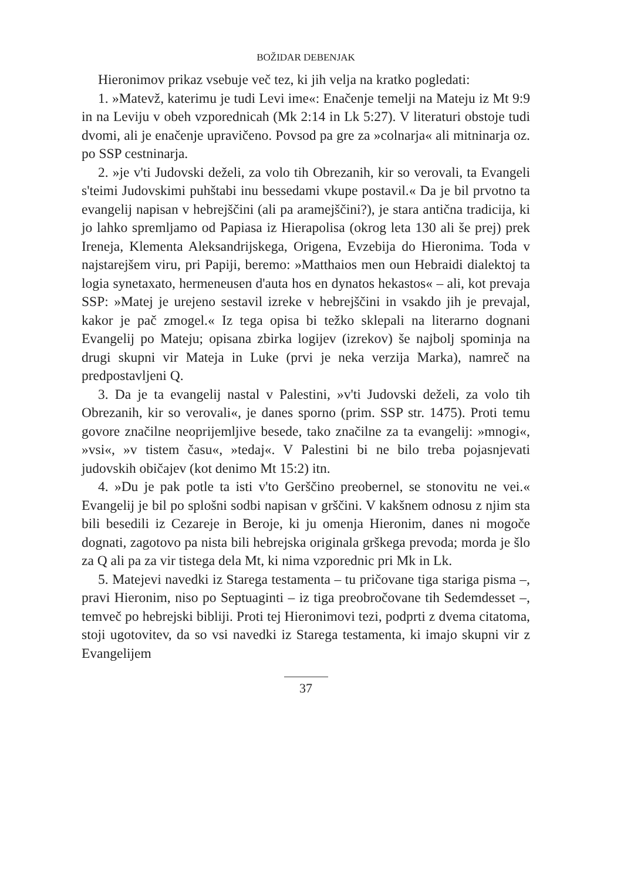BOŽIDAR DEBENJAK
Hieronimov prikaz vsebuje več tez, ki jih velja na kratko pogledati:
1. »Matevž, katerimu je tudi Levi ime«: Enačenje temelji na Mateju iz Mt 9:9 in na Leviju v obeh vzporednicah (Mk 2:14 in Lk 5:27). V literaturi obstoje tudi dvomi, ali je enačenje upravičeno. Povsod pa gre za »colnarja« ali mitninarja oz. po SSP cestninarja.
2. »je v'ti Judovski deželi, za volo tih Obrezanih, kir so verovali, ta Evangeli s'teimi Judovskimi puhštabi inu bessedami vkupe postavil.« Da je bil prvotno ta evangelij napisan v hebrejščini (ali pa aramejščini?), je stara antična tradicija, ki jo lahko spremljamo od Papiasa iz Hierapolisa (okrog leta 130 ali še prej) prek Ireneja, Klementa Aleksandrijskega, Origena, Evzebija do Hieronima. Toda v najstarejšem viru, pri Papiji, beremo: »Matthaios men oun Hebraidi dialektoj ta logia synetaxato, hermeneusen d'auta hos en dynatos hekastos« – ali, kot prevaja SSP: »Matej je urejeno sestavil izreke v hebrejščini in vsakdo jih je prevajal, kakor je pač zmogel.« Iz tega opisa bi težko sklepali na literarno dognani Evangelij po Mateju; opisana zbirka logijev (izrekov) še najbolj spominja na drugi skupni vir Mateja in Luke (prvi je neka verzija Marka), namreč na predpostavljeni Q.
3. Da je ta evangelij nastal v Palestini, »v'ti Judovski deželi, za volo tih Obrezanih, kir so verovali«, je danes sporno (prim. SSP str. 1475). Proti temu govore značilne neoprijemljive besede, tako značilne za ta evangelij: »mnogi«, »vsi«, »v tistem času«, »tedaj«. V Palestini bi ne bilo treba pojasnjevati judovskih običajev (kot denimo Mt 15:2) itn.
4. »Du je pak potle ta isti v'to Gerščino preobernel, se stonovitu ne vei.« Evangelij je bil po splošni sodbi napisan v grščini. V kakšnem odnosu z njim sta bili besedili iz Cezareje in Beroje, ki ju omenja Hieronim, danes ni mogoče dognati, zagotovo pa nista bili hebrejska originala grškega prevoda; morda je šlo za Q ali pa za vir tistega dela Mt, ki nima vzporednic pri Mk in Lk.
5. Matejevi navedki iz Starega testamenta – tu pričovane tiga stariga pisma –, pravi Hieronim, niso po Septuaginti – iz tiga preobročovane tih Sedemdesset –, temveč po hebrejski bibliji. Proti tej Hieronimovi tezi, podprti z dvema citatoma, stoji ugotovitev, da so vsi navedki iz Starega testamenta, ki imajo skupni vir z Evangelijem
37